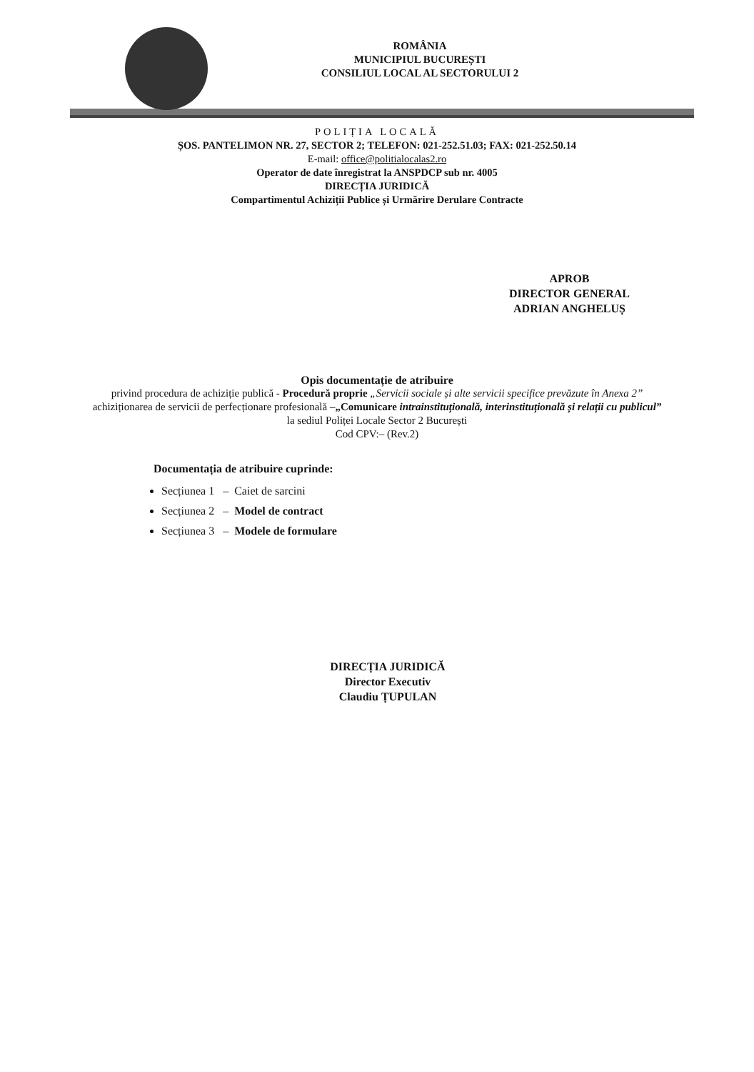ROMÂNIA
MUNICIPIUL BUCUREȘTI
CONSILIUL LOCAL AL SECTORULUI 2
POLIȚIA LOCALĂ
ȘOS. PANTELIMON NR. 27, SECTOR 2; TELEFON: 021-252.51.03; FAX: 021-252.50.14
E-mail: office@politialocalas2.ro
Operator de date înregistrat la ANSPDCP sub nr. 4005
DIRECȚIA JURIDICĂ
Compartimentul Achiziții Publice și Urmărire Derulare Contracte
APROB
DIRECTOR GENERAL
ADRIAN ANGHELUȘ
Opis documentație de atribuire
privind procedura de achiziție publică - Procedură proprie „Servicii sociale și alte servicii specifice prevăzute în Anexa 2”
achiziționarea de servicii de perfecționare profesională –„Comunicare intrainstituțională, interinstituțională și relații cu publicul”
la sediul Poliței Locale Sector 2 București
Cod CPV:– (Rev.2)
Documentația de atribuire cuprinde:
Secțiunea 1 – Caiet de sarcini
Secțiunea 2 – Model de contract
Secțiunea 3 – Modele de formulare
DIRECȚIA JURIDICĂ
Director Executiv
Claudiu ȚUPULAN